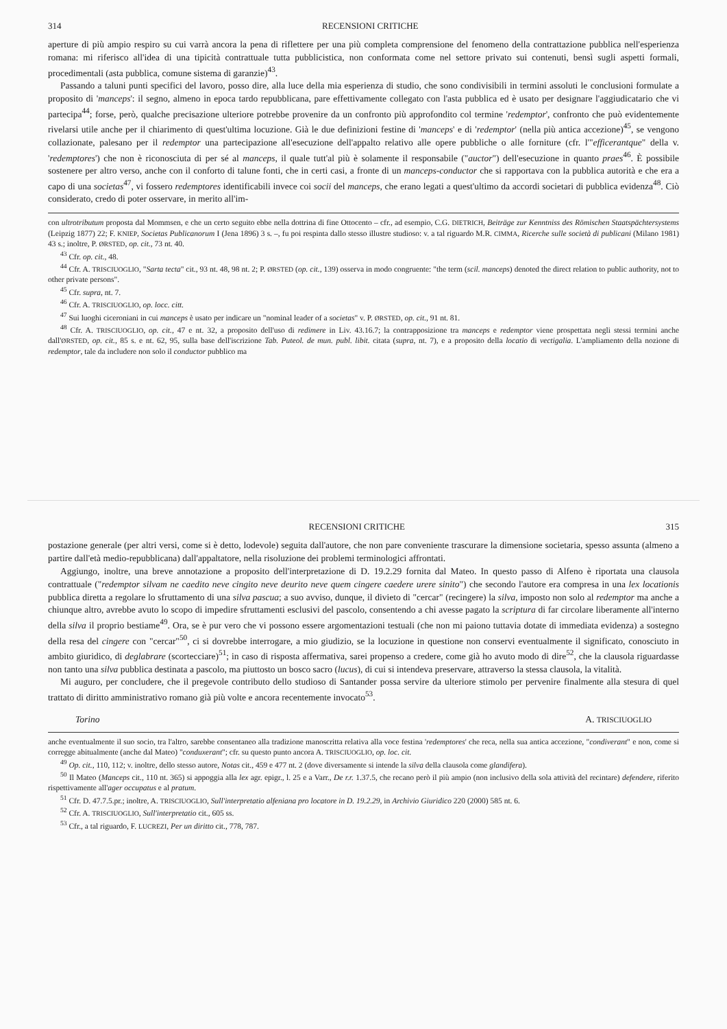314 RECENSIONI CRITICHE
aperture di più ampio respiro su cui varrà ancora la pena di riflettere per una più completa comprensione del fenomeno della contrattazione pubblica nell'esperienza romana: mi riferisco all'idea di una tipicità contrattuale tutta pubblicistica, non conformata come nel settore privato sui contenuti, bensì sugli aspetti formali, procedimentali (asta pubblica, comune sistema di garanzie)<sup>43</sup>.
Passando a taluni punti specifici del lavoro, posso dire, alla luce della mia esperienza di studio, che sono condivisibili in termini assoluti le conclusioni formulate a proposito di 'manceps': il segno, almeno in epoca tardo repubblicana, pare effettivamente collegato con l'asta pubblica ed è usato per designare l'aggiudicatario che vi partecipa<sup>44</sup>; forse, però, qualche precisazione ulteriore potrebbe provenire da un confronto più approfondito col termine 'redemptor', confronto che può evidentemente rivelarsi utile anche per il chiarimento di quest'ultima locuzione. Già le due definizioni festine di 'manceps' e di 'redemptor' (nella più antica accezione)<sup>45</sup>, se vengono collazionate, palesano per il redemptor una partecipazione all'esecuzione dell'appalto relativo alle opere pubbliche o alle forniture (cfr. l'"efficerantque" della v. 'redemptores') che non è riconosciuta di per sé al manceps, il quale tutt'al più è solamente il responsabile ("auctor") dell'esecuzione in quanto praes<sup>46</sup>. È possibile sostenere per altro verso, anche con il conforto di talune fonti, che in certi casi, a fronte di un manceps-conductor che si rapportava con la pubblica autorità e che era a capo di una societas<sup>47</sup>, vi fossero redemptores identificabili invece coi socii del manceps, che erano legati a quest'ultimo da accordi societari di pubblica evidenza<sup>48</sup>. Ciò considerato, credo di poter osservare, in merito all'im-
con ultrotributum proposta dal Mommsen, e che un certo seguito ebbe nella dottrina di fine Ottocento – cfr., ad esempio, C.G. DIETRICH, Beiträge zur Kenntniss des Römischen Staatspächtersystems (Leipzig 1877) 22; F. KNIEP, Societas Publicanorum I (Jena 1896) 3 s. –, fu poi respinta dallo stesso illustre studioso: v. a tal riguardo M.R. CIMMA, Ricerche sulle società di publicani (Milano 1981) 43 s.; inoltre, P. ØRSTED, op. cit., 73 nt. 40.
<sup>43</sup> Cfr. op. cit., 48.
<sup>44</sup> Cfr. A. TRISCIUOGLIO, "Sarta tecta" cit., 93 nt. 48, 98 nt. 2; P. ØRSTED (op. cit., 139) osserva in modo congruente: "the term (scil. manceps) denoted the direct relation to public authority, not to other private persons".
<sup>45</sup> Cfr. supra, nt. 7.
<sup>46</sup> Cfr. A. TRISCIUOGLIO, op. locc. citt.
<sup>47</sup> Sui luoghi ciceroniani in cui manceps è usato per indicare un "nominal leader of a societas" v. P. ØRSTED, op. cit., 91 nt. 81.
<sup>48</sup> Cfr. A. TRISCIUOGLIO, op. cit., 47 e nt. 32, a proposito dell'uso di redimere in Liv. 43.16.7; la contrapposizione tra manceps e redemptor viene prospettata negli stessi termini anche dall'ØRSTED, op. cit., 85 s. e nt. 62, 95, sulla base dell'iscrizione Tab. Puteol. de mun. publ. libit. citata (supra, nt. 7), e a proposito della locatio di vectigalia. L'ampliamento della nozione di redemptor, tale da includere non solo il conductor pubblico ma
RECENSIONI CRITICHE 315
postazione generale (per altri versi, come si è detto, lodevole) seguita dall'autore, che non pare conveniente trascurare la dimensione societaria, spesso assunta (almeno a partire dall'età medio-repubblicana) dall'appaltatore, nella risoluzione dei problemi terminologici affrontati.
Aggiungo, inoltre, una breve annotazione a proposito dell'interpretazione di D. 19.2.29 fornita dal Mateo. In questo passo di Alfeno è riportata una clausola contrattuale ("redemptor silvam ne caedito neve cingito neve deurito neve quem cingere caedere urere sinito") che secondo l'autore era compresa in una lex locationis pubblica diretta a regolare lo sfruttamento di una silva pascua; a suo avviso, dunque, il divieto di "cercar" (recingere) la silva, imposto non solo al redemptor ma anche a chiunque altro, avrebbe avuto lo scopo di impedire sfruttamenti esclusivi del pascolo, consentendo a chi avesse pagato la scriptura di far circolare liberamente all'interno della silva il proprio bestiame<sup>49</sup>. Ora, se è pur vero che vi possono essere argomentazioni testuali (che non mi paiono tuttavia dotate di immediata evidenza) a sostegno della resa del cingere con "cercar"<sup>50</sup>, ci si dovrebbe interrogare, a mio giudizio, se la locuzione in questione non conservi eventualmente il significato, conosciuto in ambito giuridico, di deglabrare (scortecciare)<sup>51</sup>; in caso di risposta affermativa, sarei propenso a credere, come già ho avuto modo di dire<sup>52</sup>, che la clausola riguardasse non tanto una silva pubblica destinata a pascolo, ma piuttosto un bosco sacro (lucus), di cui si intendeva preservare, attraverso la stessa clausola, la vitalità.
Mi auguro, per concludere, che il pregevole contributo dello studioso di Santander possa servire da ulteriore stimolo per pervenire finalmente alla stesura di quel trattato di diritto amministrativo romano già più volte e ancora recentemente invocato<sup>53</sup>.
Torino A. TRISCIUOGLIO
anche eventualmente il suo socio, tra l'altro, sarebbe consentaneo alla tradizione manoscritta relativa alla voce festina 'redemptores' che reca, nella sua antica accezione, "condiverant" e non, come si corregge abitualmente (anche dal Mateo) "conduxerant"; cfr. su questo punto ancora A. TRISCIUOGLIO, op. loc. cit.
<sup>49</sup> Op. cit., 110, 112; v. inoltre, dello stesso autore, Notas cit., 459 e 477 nt. 2 (dove diversamente si intende la silva della clausola come glandifera).
<sup>50</sup> Il Mateo (Manceps cit., 110 nt. 365) si appoggia alla lex agr. epigr., l. 25 e a Varr., De r.r. 1.37.5, che recano però il più ampio (non inclusivo della sola attività del recintare) defendere, riferito rispettivamente all'ager occupatus e al pratum.
<sup>51</sup> Cfr. D. 47.7.5.pr.; inoltre, A. TRISCIUOGLIO, Sull'interpretatio alfeniana pro locatore in D. 19.2.29, in Archivio Giuridico 220 (2000) 585 nt. 6.
<sup>52</sup> Cfr. A. TRISCIUOGLIO, Sull'interpretatio cit., 605 ss.
<sup>53</sup> Cfr., a tal riguardo, F. LUCREZI, Per un diritto cit., 778, 787.